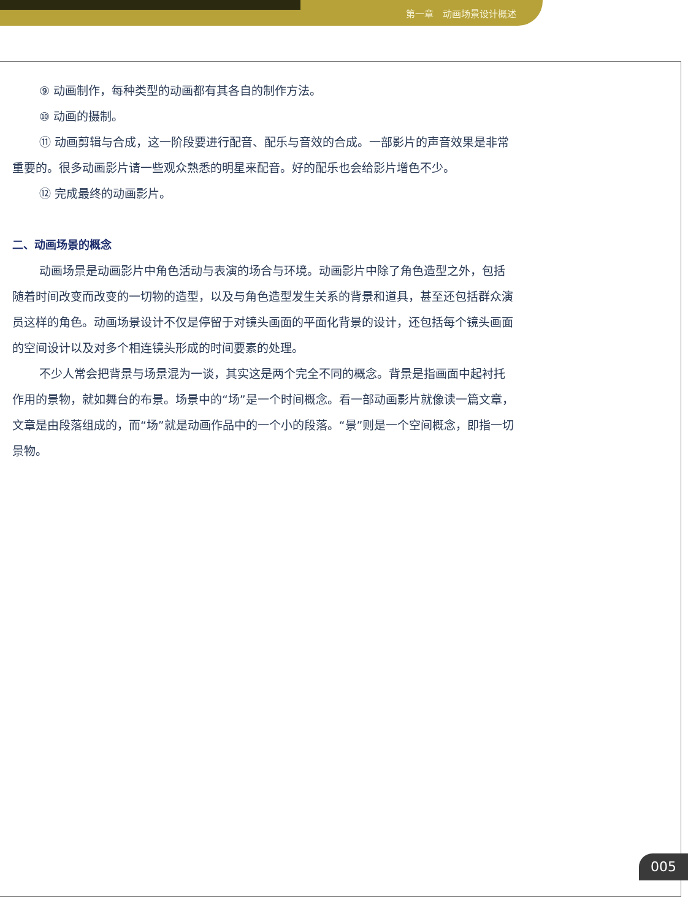第一章　动画场景设计概述
⑨ 动画制作，每种类型的动画都有其各自的制作方法。
⑩ 动画的摄制。
⑪ 动画剪辑与合成，这一阶段要进行配音、配乐与音效的合成。一部影片的声音效果是非常重要的。很多动画影片请一些观众熟悉的明星来配音。好的配乐也会给影片增色不少。
⑫ 完成最终的动画影片。
二、动画场景的概念
动画场景是动画影片中角色活动与表演的场合与环境。动画影片中除了角色造型之外，包括随着时间改变而改变的一切物的造型，以及与角色造型发生关系的背景和道具，甚至还包括群众演员这样的角色。动画场景设计不仅是停留于对镜头画面的平面化背景的设计，还包括每个镜头画面的空间设计以及对多个相连镜头形成的时间要素的处理。
不少人常会把背景与场景混为一谈，其实这是两个完全不同的概念。背景是指画面中起衬托作用的景物，就如舞台的布景。场景中的“场”是一个时间概念。看一部动画影片就像读一篇文章，文章是由段落组成的，而“场”就是动画作品中的一个小的段落。“景”则是一个空间概念，即指一切景物。
005